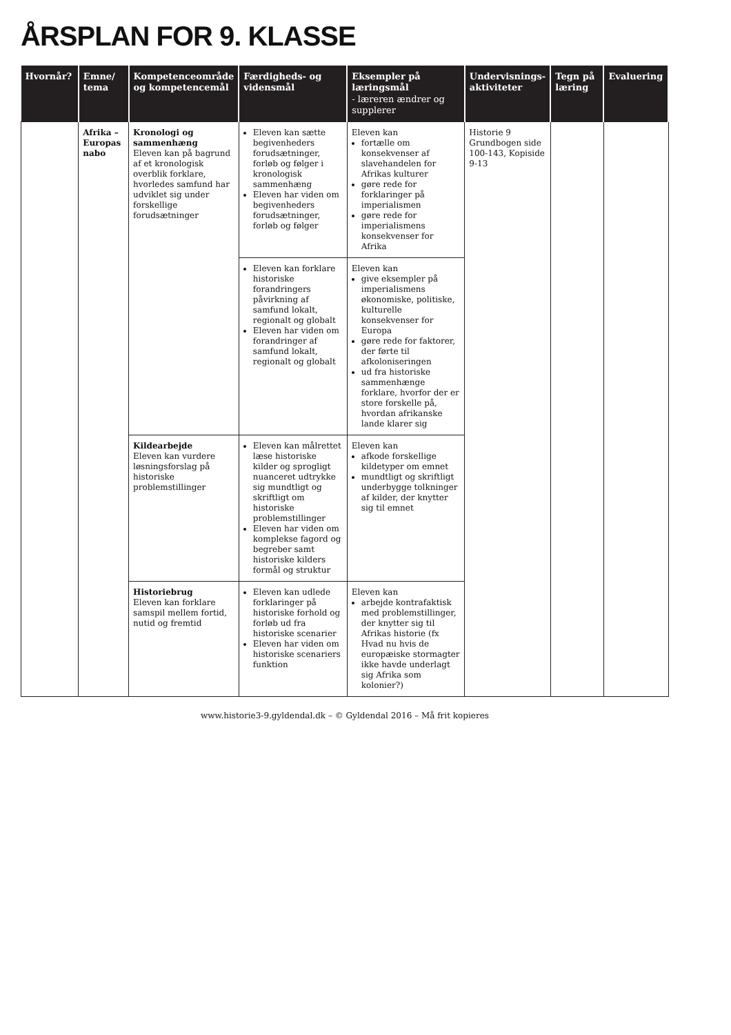ÅRSPLAN FOR 9. KLASSE
| Hvornår? | Emne/ tema | Kompetenceområde og kompetencemål | Færdigheds- og vidensmål | Eksempler på læringsmål - læreren ændrer og supplerer | Undervisnings-aktiviteter | Tegn på læring | Evaluering |
| --- | --- | --- | --- | --- | --- | --- | --- |
| | Afrika – Europas nabo | Kronologi og sammenhæng Eleven kan på bagrund af et kronologisk overblik forklare, hvorledes samfund har udviklet sig under forskellige forudsætninger | Eleven kan sætte begivenheders forudsætninger, forløb og følger i kronologisk sammenhæng Eleven har viden om begivenheders forudsætninger, forløb og følger | Eleven kan fortælle om konsekvenser af slavehandelen for Afrikas kulturer gøre rede for forklaringer på imperialismen gøre rede for imperialismens konsekvenser for Afrika | Historie 9 Grundbogen side 100-143, Kopiside 9-13 | | |
| | | | Eleven kan forklare historiske forandringers påvirkning af samfund lokalt, regionalt og globalt Eleven har viden om forandringer af samfund lokalt, regionalt og globalt | Eleven kan give eksempler på imperialismens økonomiske, politiske, kulturelle konsekvenser for Europa gøre rede for faktorer, der førte til afkoloniseringen ud fra historiske sammenhænge forklare, hvorfor der er store forskelle på, hvordan afrikanske lande klarer sig | | | |
| | | Kildearbejde Eleven kan vurdere løsningsforslag på historiske problemstillinger | Eleven kan målrettet læse historiske kilder og sprogligt nuanceret udtrykke sig mundtligt og skriftligt om historiske problemstillinger Eleven har viden om komplekse fagord og begreber samt historiske kilders formål og struktur | Eleven kan afkode forskellige kildetyper om emnet mundtligt og skriftligt underbygge tolkninger af kilder, der knytter sig til emnet | | | |
| | | Historiebrug Eleven kan forklare samspil mellem fortid, nutid og fremtid | Eleven kan udlede forklaringer på historiske forhold og forløb ud fra historiske scenarier Eleven har viden om historiske scenariers funktion | Eleven kan arbejde kontrafaktisk med problemstillinger, der knytter sig til Afrikas historie (fx Hvad nu hvis de europæiske stormagter ikke havde underlagt sig Afrika som kolonier?) | | | |
www.historie3-9.gyldendal.dk – © Gyldendal 2016 – Må frit kopieres